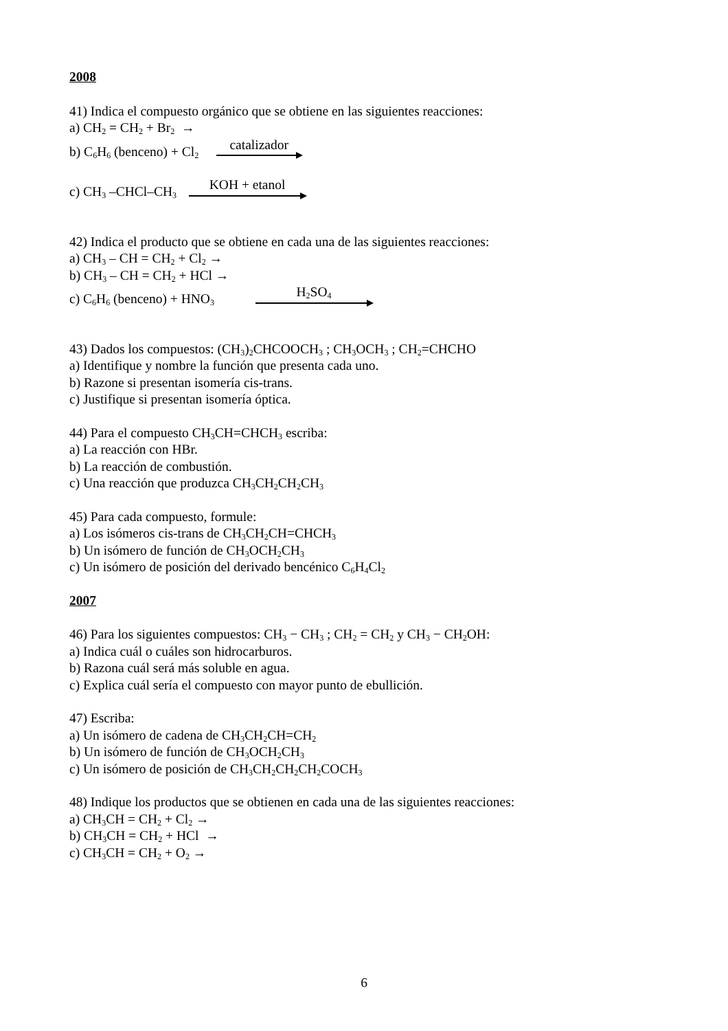2008
41) Indica el compuesto orgánico que se obtiene en las siguientes reacciones:
a) CH<sub>2</sub> = CH<sub>2</sub> + Br<sub>2</sub> →
b) C<sub>6</sub>H<sub>6</sub> (benceno) + Cl<sub>2</sub>
catalizador
c) CH<sub>3</sub> –CHCl–CH<sub>3</sub>
KOH + etanol
42) Indica el producto que se obtiene en cada una de las siguientes reacciones:
a) CH<sub>3</sub> – CH = CH<sub>2</sub> + Cl<sub>2</sub> →
b) CH<sub>3</sub> – CH = CH<sub>2</sub> + HCl →
c) C<sub>6</sub>H<sub>6</sub> (benceno) + HNO<sub>3</sub>
H<sub>2</sub>SO<sub>4</sub>
43) Dados los compuestos: (CH<sub>3</sub>)<sub>2</sub>CHCOOCH<sub>3</sub> ; CH<sub>3</sub>OCH<sub>3</sub> ; CH<sub>2</sub>=CHCHO
a) Identifique y nombre la función que presenta cada uno.
b) Razone si presentan isomería cis-trans.
c) Justifique si presentan isomería óptica.
44) Para el compuesto CH<sub>3</sub>CH=CHCH<sub>3</sub> escriba:
a) La reacción con HBr.
b) La reacción de combustión.
c) Una reacción que produzca CH<sub>3</sub>CH<sub>2</sub>CH<sub>2</sub>CH<sub>3</sub>
45) Para cada compuesto, formule:
a) Los isómeros cis-trans de CH<sub>3</sub>CH<sub>2</sub>CH=CHCH<sub>3</sub>
b) Un isómero de función de CH<sub>3</sub>OCH<sub>2</sub>CH<sub>3</sub>
c) Un isómero de posición del derivado bencénico C<sub>6</sub>H<sub>4</sub>Cl<sub>2</sub>
2007
46) Para los siguientes compuestos: CH<sub>3</sub> − CH<sub>3</sub> ; CH<sub>2</sub> = CH<sub>2</sub> y CH<sub>3</sub> − CH<sub>2</sub>OH:
a) Indica cuál o cuáles son hidrocarburos.
b) Razona cuál será más soluble en agua.
c) Explica cuál sería el compuesto con mayor punto de ebullición.
47) Escriba:
a) Un isómero de cadena de CH<sub>3</sub>CH<sub>2</sub>CH=CH<sub>2</sub>
b) Un isómero de función de CH<sub>3</sub>OCH<sub>2</sub>CH<sub>3</sub>
c) Un isómero de posición de CH<sub>3</sub>CH<sub>2</sub>CH<sub>2</sub>CH<sub>2</sub>COCH<sub>3</sub>
48) Indique los productos que se obtienen en cada una de las siguientes reacciones:
a) CH<sub>3</sub>CH = CH<sub>2</sub> + Cl<sub>2</sub> →
b) CH<sub>3</sub>CH = CH<sub>2</sub> + HCl →
c) CH<sub>3</sub>CH = CH<sub>2</sub> + O<sub>2</sub> →
6